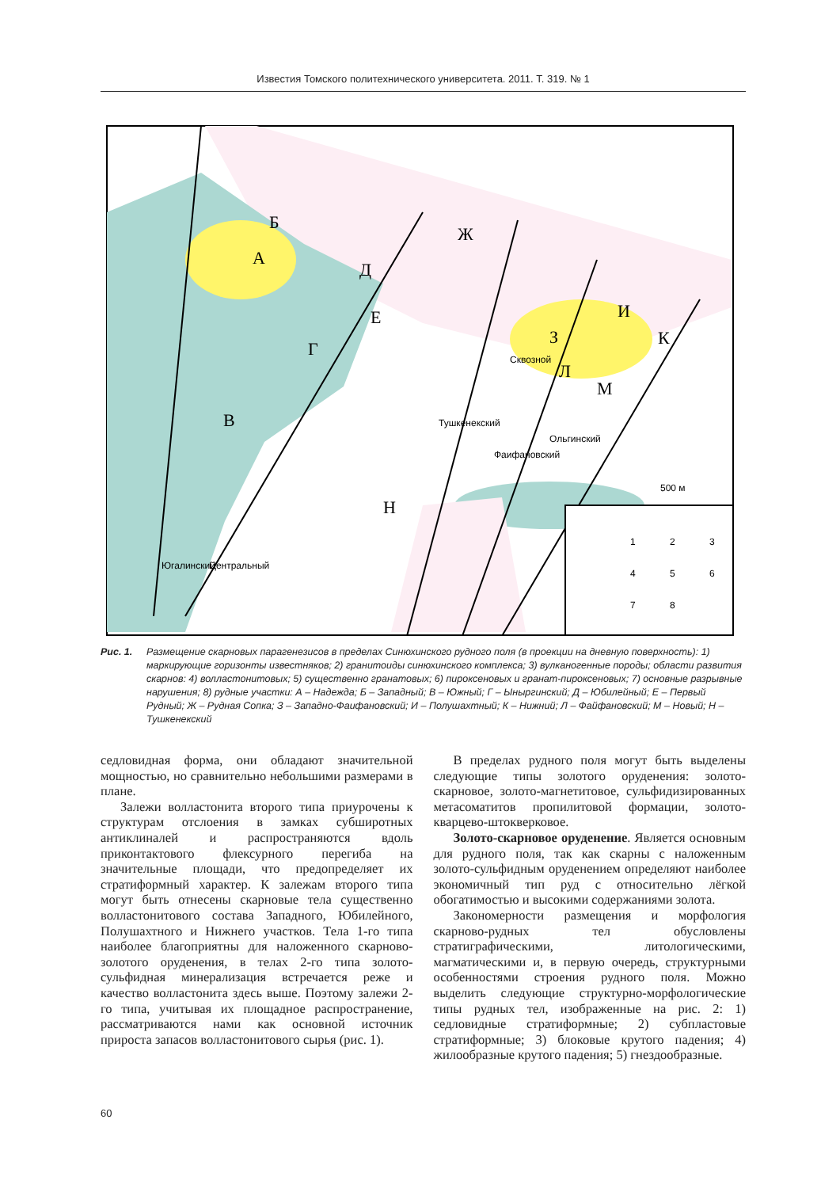Известия Томского политехнического университета. 2011. Т. 319. № 1
А
Б
В
Г
Д
Е
Ж
З
И
К
Л
М
Н
500 м
1
2
3
4
5
6
7
8
Югалинский
Центральный
Тушкенекский
Фаифановский
Ольгинский
Сквозной
Рис. 1. Размещение скарновых парагенезисов в пределах Синюхинского рудного поля (в проекции на дневную поверхность): 1) маркирующие горизонты известняков; 2) гранитоиды синюхинского комплекса; 3) вулканогенные породы; области развития скарнов: 4) волластонитовых; 5) существенно гранатовых; 6) пироксеновых и гранат-пироксеновых; 7) основные разрывные нарушения; 8) рудные участки: А – Надежда; Б – Западный; В – Южный; Г – Ыныргинский; Д – Юбилейный; Е – Первый Рудный; Ж – Рудная Сопка; З – Западно-Фаифановский; И – Полушахтный; К – Нижний; Л – Файфановский; М – Новый; Н – Тушкенекский
седловидная форма, они обладают значительной мощностью, но сравнительно небольшими размерами в плане.
Залежи волластонита второго типа приурочены к структурам отслоения в замках субширотных антиклиналей и распространяются вдоль приконтактового флексурного перегиба на значительные площади, что предопределяет их стратиформный характер. К залежам второго типа могут быть отнесены скарновые тела существенно волластонитового состава Западного, Юбилейного, Полушахтного и Нижнего участков. Тела 1-го типа наиболее благоприятны для наложенного скарново-золотого оруденения, в телах 2-го типа золото-сульфидная минерализация встречается реже и качество волластонита здесь выше. Поэтому залежи 2-го типа, учитывая их площадное распространение, рассматриваются нами как основной источник прироста запасов волластонитового сырья (рис. 1).
В пределах рудного поля могут быть выделены следующие типы золотого оруденения: золото-скарновое, золото-магнетитовое, сульфидизированных метасоматитов пропилитовой формации, золото-кварцево-штокверковое.
Золото-скарновое оруденение. Является основным для рудного поля, так как скарны с наложенным золото-сульфидным оруденением определяют наиболее экономичный тип руд с относительно лёгкой обогатимостью и высокими содержаниями золота.
Закономерности размещения и морфология скарново-рудных тел обусловлены стратиграфическими, литологическими, магматическими и, в первую очередь, структурными особенностями строения рудного поля. Можно выделить следующие структурно-морфологические типы рудных тел, изображенные на рис. 2: 1) седловидные стратиформные; 2) субпластовые стратиформные; 3) блоковые крутого падения; 4) жилообразные крутого падения; 5) гнездообразные.
60